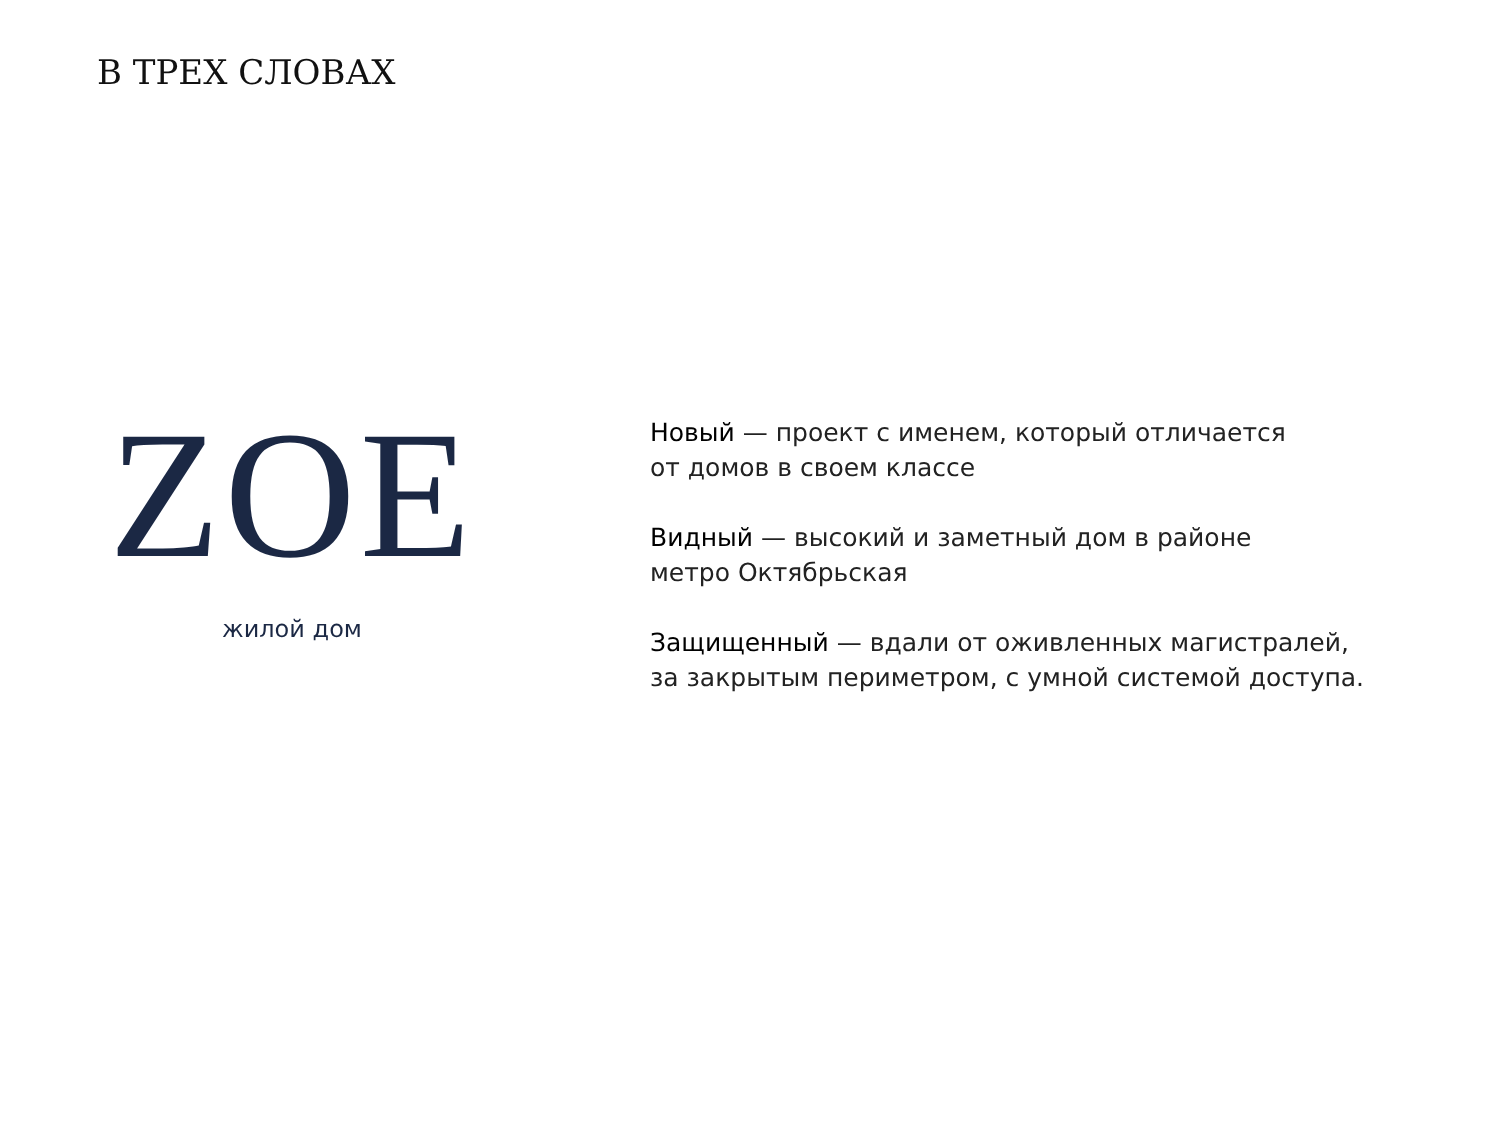В ТРЕХ СЛОВАХ
ZOE
жилой дом
Новый — проект с именем, который отличается
от домов в своем классе
Видный — высокий и заметный дом в районе
метро Октябрьская
Защищенный — вдали от оживленных магистралей,
за закрытым периметром, с умной системой доступа.